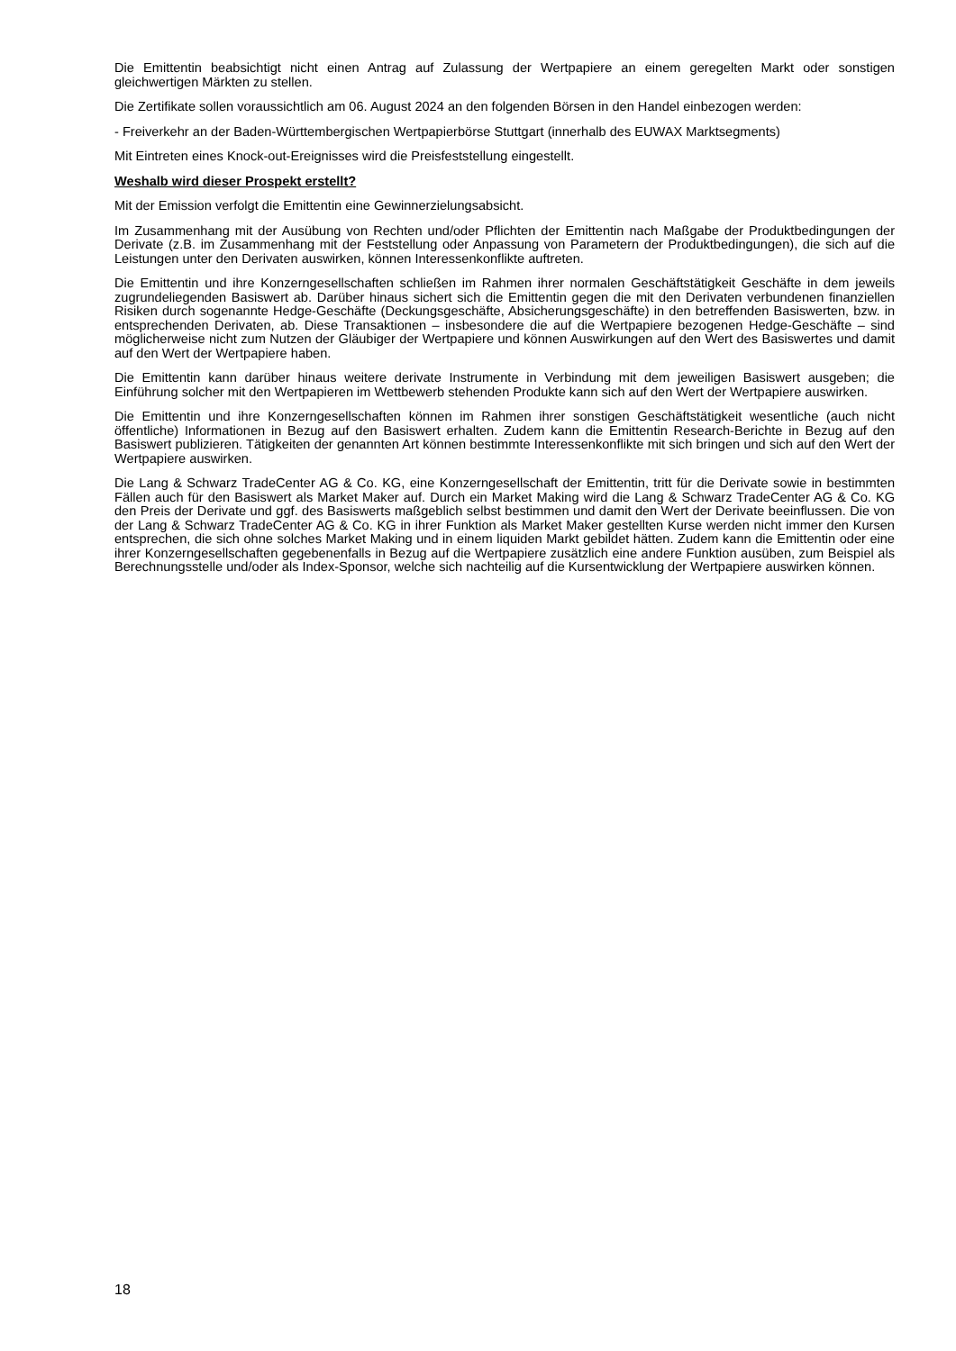Die Emittentin beabsichtigt nicht einen Antrag auf Zulassung der Wertpapiere an einem geregelten Markt oder sonstigen gleichwertigen Märkten zu stellen.
Die Zertifikate sollen voraussichtlich am 06. August 2024 an den folgenden Börsen in den Handel einbezogen werden:
- Freiverkehr an der Baden-Württembergischen Wertpapierbörse Stuttgart (innerhalb des EUWAX Marktsegments)
Mit Eintreten eines Knock-out-Ereignisses wird die Preisfeststellung eingestellt.
Weshalb wird dieser Prospekt erstellt?
Mit der Emission verfolgt die Emittentin eine Gewinnerzielungsabsicht.
Im Zusammenhang mit der Ausübung von Rechten und/oder Pflichten der Emittentin nach Maßgabe der Produktbedingungen der Derivate (z.B. im Zusammenhang mit der Feststellung oder Anpassung von Parametern der Produktbedingungen), die sich auf die Leistungen unter den Derivaten auswirken, können Interessenkonflikte auftreten.
Die Emittentin und ihre Konzerngesellschaften schließen im Rahmen ihrer normalen Geschäftstätigkeit Geschäfte in dem jeweils zugrundeliegenden Basiswert ab. Darüber hinaus sichert sich die Emittentin gegen die mit den Derivaten verbundenen finanziellen Risiken durch sogenannte Hedge-Geschäfte (Deckungsgeschäfte, Absicherungsgeschäfte) in den betreffenden Basiswerten, bzw. in entsprechenden Derivaten, ab. Diese Transaktionen – insbesondere die auf die Wertpapiere bezogenen Hedge-Geschäfte – sind möglicherweise nicht zum Nutzen der Gläubiger der Wertpapiere und können Auswirkungen auf den Wert des Basiswertes und damit auf den Wert der Wertpapiere haben.
Die Emittentin kann darüber hinaus weitere derivate Instrumente in Verbindung mit dem jeweiligen Basiswert ausgeben; die Einführung solcher mit den Wertpapieren im Wettbewerb stehenden Produkte kann sich auf den Wert der Wertpapiere auswirken.
Die Emittentin und ihre Konzerngesellschaften können im Rahmen ihrer sonstigen Geschäftstätigkeit wesentliche (auch nicht öffentliche) Informationen in Bezug auf den Basiswert erhalten. Zudem kann die Emittentin Research-Berichte in Bezug auf den Basiswert publizieren. Tätigkeiten der genannten Art können bestimmte Interessenkonflikte mit sich bringen und sich auf den Wert der Wertpapiere auswirken.
Die Lang & Schwarz TradeCenter AG & Co. KG, eine Konzerngesellschaft der Emittentin, tritt für die Derivate sowie in bestimmten Fällen auch für den Basiswert als Market Maker auf. Durch ein Market Making wird die Lang & Schwarz TradeCenter AG & Co. KG den Preis der Derivate und ggf. des Basiswerts maßgeblich selbst bestimmen und damit den Wert der Derivate beeinflussen. Die von der Lang & Schwarz TradeCenter AG & Co. KG in ihrer Funktion als Market Maker gestellten Kurse werden nicht immer den Kursen entsprechen, die sich ohne solches Market Making und in einem liquiden Markt gebildet hätten. Zudem kann die Emittentin oder eine ihrer Konzerngesellschaften gegebenenfalls in Bezug auf die Wertpapiere zusätzlich eine andere Funktion ausüben, zum Beispiel als Berechnungsstelle und/oder als Index-Sponsor, welche sich nachteilig auf die Kursentwicklung der Wertpapiere auswirken können.
18